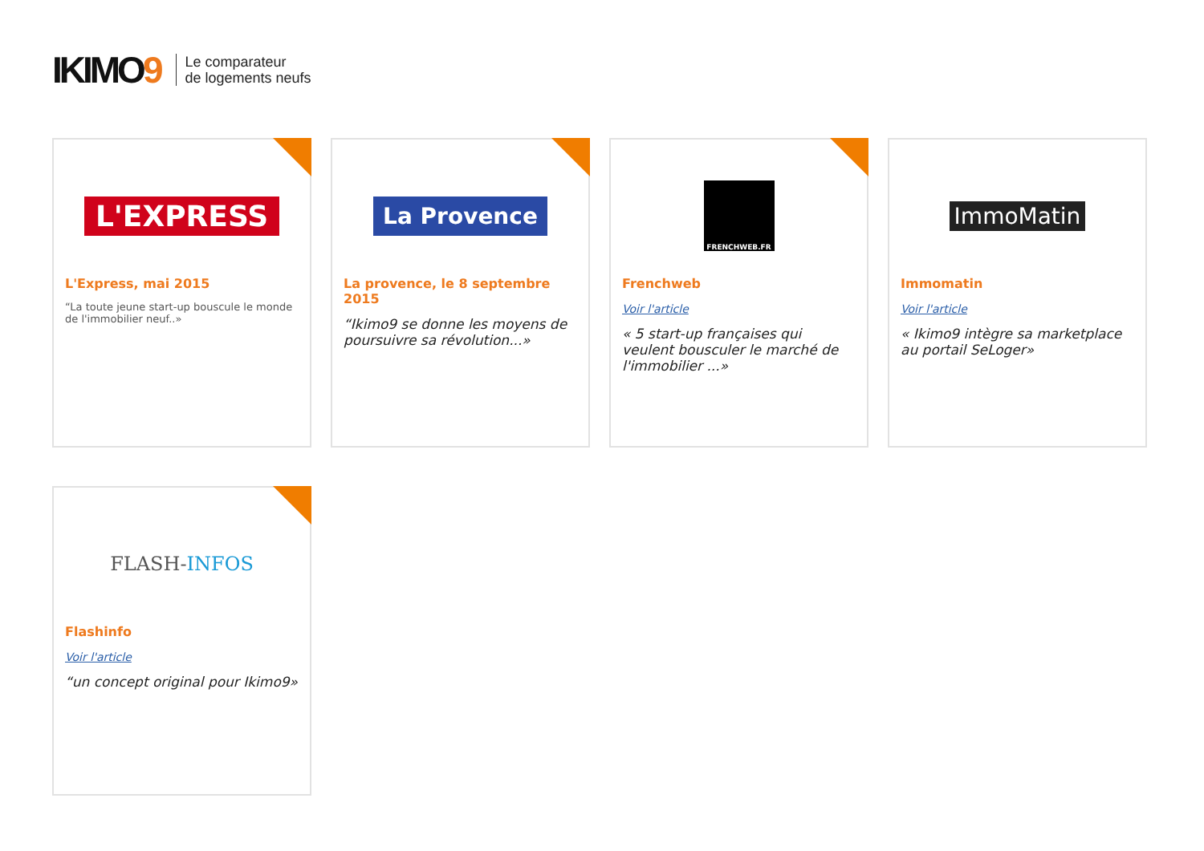IKIMO9
Le comparateur
de logements neufs
L'EXPRESS
L'Express, mai 2015
“La toute jeune start-up bouscule le monde de l'immobilier neuf..»
La Provence
La provence, le 8 septembre 2015
“Ikimo9 se donne les moyens de poursuivre sa révolution...»
FRENCHWEB.FR
Frenchweb
Voir l'article
« 5 start-up françaises qui veulent bousculer le marché de l'immobilier ...»
ImmoMatin
Immomatin
Voir l'article
« Ikimo9 intègre sa marketplace au portail SeLoger»
FLASH-INFOS
Flashinfo
Voir l'article
“un concept original pour Ikimo9»